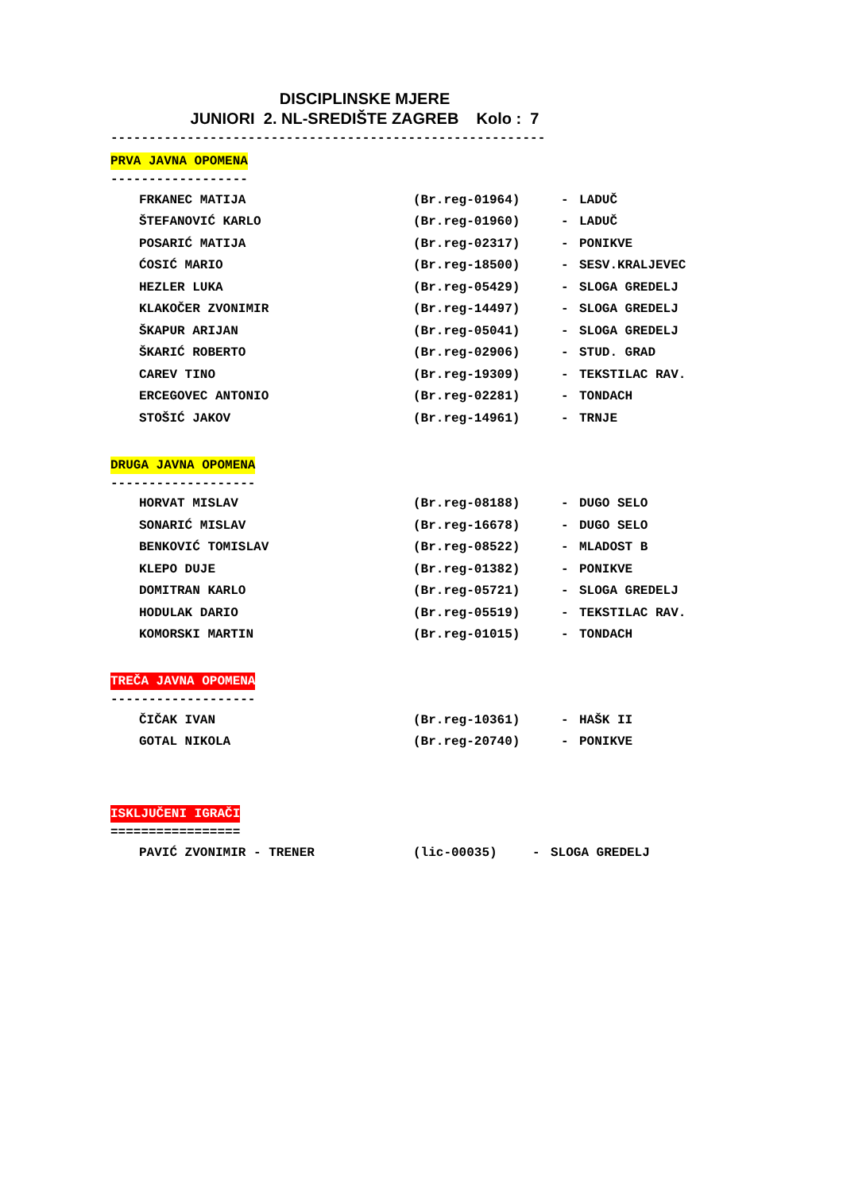DISCIPLINSKE MJERE
JUNIORI 2. NL-SREDIŠTE ZAGREB Kolo : 7
---------------------------------------------------------
PRVA JAVNA OPOMENA
------------------
| FRKANEC MATIJA | (Br.reg-01964) | - | LADUČ |
| ŠTEFANOVIĆ KARLO | (Br.reg-01960) | - | LADUČ |
| POSARIĆ MATIJA | (Br.reg-02317) | - | PONIKVE |
| ĆOSIĆ MARIO | (Br.reg-18500) | - | SESV.KRALJEVEC |
| HEZLER LUKA | (Br.reg-05429) | - | SLOGA GREDELJ |
| KLAKOČER ZVONIMIR | (Br.reg-14497) | - | SLOGA GREDELJ |
| ŠKAPUR ARIJAN | (Br.reg-05041) | - | SLOGA GREDELJ |
| ŠKARIĆ ROBERTO | (Br.reg-02906) | - | STUD. GRAD |
| CAREV TINO | (Br.reg-19309) | - | TEKSTILAC RAV. |
| ERCEGOVEC ANTONIO | (Br.reg-02281) | - | TONDACH |
| STOŠIĆ JAKOV | (Br.reg-14961) | - | TRNJE |
DRUGA JAVNA OPOMENA
-------------------
| HORVAT MISLAV | (Br.reg-08188) | - | DUGO SELO |
| SONARIĆ MISLAV | (Br.reg-16678) | - | DUGO SELO |
| BENKOVIĆ TOMISLAV | (Br.reg-08522) | - | MLADOST B |
| KLEPO DUJE | (Br.reg-01382) | - | PONIKVE |
| DOMITRAN KARLO | (Br.reg-05721) | - | SLOGA GREDELJ |
| HODULAK DARIO | (Br.reg-05519) | - | TEKSTILAC RAV. |
| KOMORSKI MARTIN | (Br.reg-01015) | - | TONDACH |
TREČA JAVNA OPOMENA
-------------------
| ČIČAK IVAN | (Br.reg-10361) | - | HAŠK II |
| GOTAL NIKOLA | (Br.reg-20740) | - | PONIKVE |
ISKLJUČENI IGRAČI
=================
| PAVIĆ ZVONIMIR - TRENER | (lic-00035) | - | SLOGA GREDELJ |